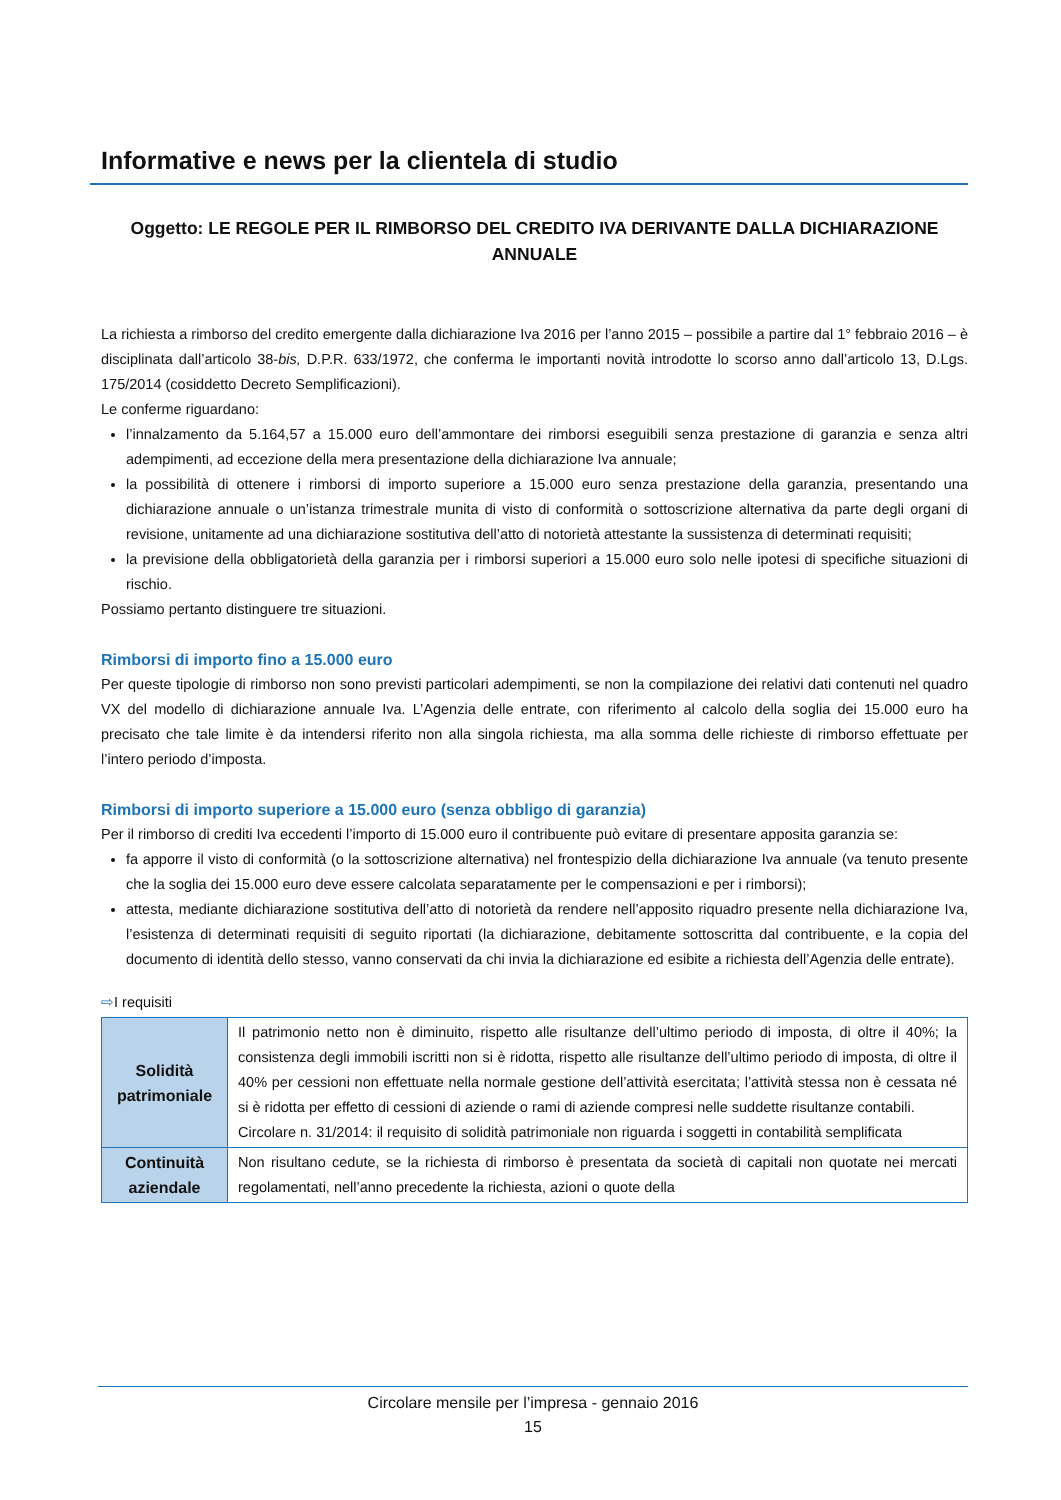Informative e news per la clientela di studio
Oggetto: LE REGOLE PER IL RIMBORSO DEL CREDITO IVA DERIVANTE DALLA DICHIARAZIONE ANNUALE
La richiesta a rimborso del credito emergente dalla dichiarazione Iva 2016 per l’anno 2015 – possibile a partire dal 1° febbraio 2016 – è disciplinata dall’articolo 38-bis, D.P.R. 633/1972, che conferma le importanti novità introdotte lo scorso anno dall’articolo 13, D.Lgs. 175/2014 (cosiddetto Decreto Semplificazioni).
Le conferme riguardano:
l’innalzamento da 5.164,57 a 15.000 euro dell’ammontare dei rimborsi eseguibili senza prestazione di garanzia e senza altri adempimenti, ad eccezione della mera presentazione della dichiarazione Iva annuale;
la possibilità di ottenere i rimborsi di importo superiore a 15.000 euro senza prestazione della garanzia, presentando una dichiarazione annuale o un’istanza trimestrale munita di visto di conformità o sottoscrizione alternativa da parte degli organi di revisione, unitamente ad una dichiarazione sostitutiva dell’atto di notorietà attestante la sussistenza di determinati requisiti;
la previsione della obbligatorietà della garanzia per i rimborsi superiori a 15.000 euro solo nelle ipotesi di specifiche situazioni di rischio.
Possiamo pertanto distinguere tre situazioni.
Rimborsi di importo fino a 15.000 euro
Per queste tipologie di rimborso non sono previsti particolari adempimenti, se non la compilazione dei relativi dati contenuti nel quadro VX del modello di dichiarazione annuale Iva. L’Agenzia delle entrate, con riferimento al calcolo della soglia dei 15.000 euro ha precisato che tale limite è da intendersi riferito non alla singola richiesta, ma alla somma delle richieste di rimborso effettuate per l’intero periodo d’imposta.
Rimborsi di importo superiore a 15.000 euro (senza obbligo di garanzia)
Per il rimborso di crediti Iva eccedenti l’importo di 15.000 euro il contribuente può evitare di presentare apposita garanzia se:
fa apporre il visto di conformità (o la sottoscrizione alternativa) nel frontespizio della dichiarazione Iva annuale (va tenuto presente che la soglia dei 15.000 euro deve essere calcolata separatamente per le compensazioni e per i rimborsi);
attesta, mediante dichiarazione sostitutiva dell’atto di notorietà da rendere nell’apposito riquadro presente nella dichiarazione Iva, l’esistenza di determinati requisiti di seguito riportati (la dichiarazione, debitamente sottoscritta dal contribuente, e la copia del documento di identità dello stesso, vanno conservati da chi invia la dichiarazione ed esibite a richiesta dell’Agenzia delle entrate).
⇨I requisiti
| Solidità patrimoniale | Il patrimonio netto non è diminuito, rispetto alle risultanze dell’ultimo periodo di imposta, di oltre il 40%; la consistenza degli immobili iscritti non si è ridotta, rispetto alle risultanze dell’ultimo periodo di imposta, di oltre il 40% per cessioni non effettuate nella normale gestione dell’attività esercitata; l’attività stessa non è cessata né si è ridotta per effetto di cessioni di aziende o rami di aziende compresi nelle suddette risultanze contabili. Circolare n. 31/2014: il requisito di solidità patrimoniale non riguarda i soggetti in contabilità semplificata |
| Continuità aziendale | Non risultano cedute, se la richiesta di rimborso è presentata da società di capitali non quotate nei mercati regolamentati, nell’anno precedente la richiesta, azioni o quote della |
Circolare mensile per l’impresa - gennaio 2016
15